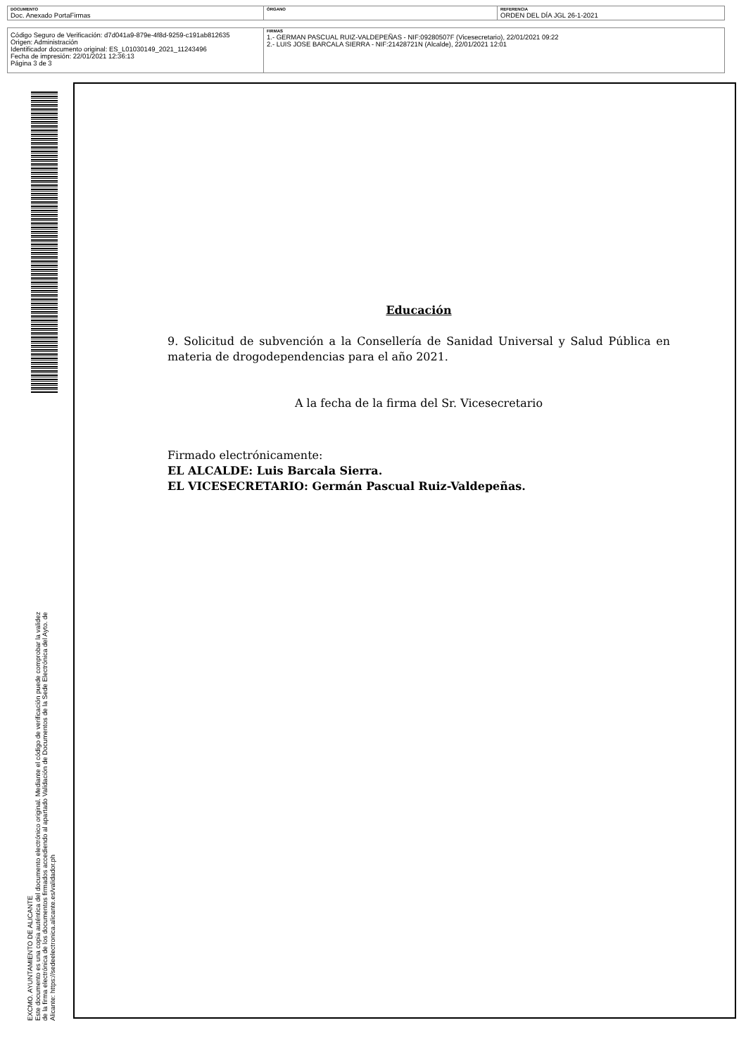| DOCUMENTO Doc. Anexado PortaFirmas | ÓRGANO | REFERENCIA ORDEN DEL DÍA JGL 26-1-2021 |
| Código Seguro de Verificación: d7d041a9-879e-4f8d-9259-c191ab812635 Origen: Administración Identificador documento original: ES_L01030149_2021_11243496 Fecha de impresión: 22/01/2021 12:36:13 Página 3 de 3 | FIRMAS 1.- GERMAN PASCUAL RUIZ-VALDEPEÑAS - NIF:09280507F (Vicesecretario), 22/01/2021 09:22 2.- LUIS JOSE BARCALA SIERRA - NIF:21428721N (Alcalde), 22/01/2021 12:01 |
EXCMO. AYUNTAMIENTO DE ALICANTE
Este documento es una copia auténtica del documento electrónico original. Mediante el código de verificación puede comprobar la validez
de la firma electrónica de los documentos firmados accediendo al apartado Validación de Documentos de la Sede Electrónica del Ayto. de
Alicante: https://sedeelectronica.alicante.es/validador.ph
Educación
9. Solicitud de subvención a la Consellería de Sanidad Universal y Salud Pública en materia de drogodependencias para el año 2021.
A la fecha de la firma del Sr. Vicesecretario
Firmado electrónicamente:
EL ALCALDE: Luis Barcala Sierra.
EL VICESECRETARIO: Germán Pascual Ruiz-Valdepeñas.